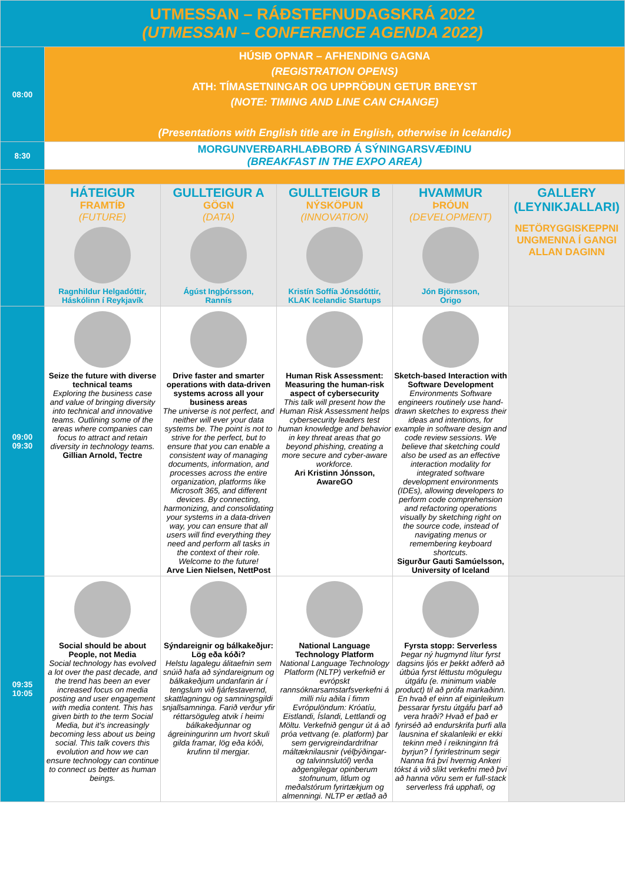| UTMESSAN – RÁÐSTEFNUDAGSKRÁ 2022 (UTMESSAN – CONFERENCE AGENDA 2022) | | | | | |
| 08:00 | HÚSIÐ OPNAR – AFHENDING GAGNA (REGISTRATION OPENS) ATH: TÍMASETNINGAR OG UPPRÖÐUN GETUR BREYST (NOTE: TIMING AND LINE CAN CHANGE) (Presentations with English title are in English, otherwise in Icelandic) | | | | |
| 8:30 | MORGUNVERÐARHLAÐBORÐ Á SÝNINGARSVÆÐINU (BREAKFAST IN THE EXPO AREA) | | | | |
| | HÁTEIGUR FRAMTÍÐ (FUTURE) Ragnhildur Helgadóttir, Háskólinn í Reykjavík | GULLTEIGUR A GÖGN (DATA) Ágúst Ingþórsson, Rannís | GULLTEIGUR B NÝSKÖPUN (INNOVATION) Kristín Soffía Jónsdóttir, KLAK Icelandic Startups | HVAMMUR ÞRÓUN (DEVELOPMENT) Jón Björnsson, Origo | GALLERY (LEYNIKJALLARI) NETÖRYGGISKEPPNI UNGMENNA Í GANGI ALLAN DAGINN |
| 09:00 09:30 | Seize the future with diverse technical teams Exploring the business case and value of bringing diversity into technical and innovative teams. Outlining some of the areas where companies can focus to attract and retain diversity in technology teams. Gillian Arnold, Tectre | Drive faster and smarter operations with data-driven systems across all your business areas The universe is not perfect, and neither will ever your data systems be. The point is not to strive for the perfect, but to ensure that you can enable a consistent way of managing documents, information, and processes across the entire organization, platforms like Microsoft 365, and different devices. By connecting, harmonizing, and consolidating your systems in a data-driven way, you can ensure that all users will find everything they need and perform all tasks in the context of their role. Welcome to the future! Arve Lien Nielsen, NettPost | Human Risk Assessment: Measuring the human-risk aspect of cybersecurity This talk will present how the Human Risk Assessment helps cybersecurity leaders test human knowledge and behavior in key threat areas that go beyond phishing, creating a more secure and cyber-aware workforce. Ari Kristinn Jónsson, AwareGO | Sketch-based Interaction with Software Development Environments Software engineers routinely use hand-drawn sketches to express their ideas and intentions, for example in software design and code review sessions. We believe that sketching could also be used as an effective interaction modality for integrated software development environments (IDEs), allowing developers to perform code comprehension and refactoring operations visually by sketching right on the source code, instead of navigating menus or remembering keyboard shortcuts. Sigurður Gauti Samúelsson, University of Iceland | |
| 09:35 10:05 | Social should be about People, not Media Social technology has evolved a lot over the past decade, and the trend has been an ever increased focus on media posting and user engagement with media content. This has given birth to the term Social Media, but it's increasingly becoming less about us being social. This talk covers this evolution and how we can ensure technology can continue to connect us better as human beings. | Sýndareignir og bálkakeðjur: Lög eða kóði? Helstu lagalegu álitaefnin sem snúið hafa að sýndareignum og bálkakeðjum undanfarin ár í tengslum við fjárfestavernd, skattlagningu og samningsgildi snjallsamninga. Farið verður yfir réttarsöguleg atvik í heimi bálkakeðjunnar og ágreiningurinn um hvort skuli gilda framar, lög eða kóði, krufinn til mergjar. | National Language Technology Platform National Language Technology Platform (NLTP) verkefnið er evrópskt rannsóknarsamstarfsverkefni á milli níu aðila í fimm Evrópulöndum: Króatíu, Eistlandi, Íslandi, Lettlandi og Möltu. Verkefnið gengur út á að próa vettvang (e. platform) þar sem gervigreindardrifnar máltæknilausnir (vélþýðingar- og talvinnslutól) verða aðgengilegar opinberum stofnunum, litlum og meðalstórum fyrirtækjum og almenningi. NLTP er ætlað að | Fyrsta stopp: Serverless Þegar ný hugmynd lítur fyrst dagsins ljós er þekkt aðferð að útbúa fyrst léttustu mögulegu útgáfu (e. minimum viable product) til að prófa markaðinn. En hvað ef einn af eiginleikum þessarar fyrstu útgáfu þarf að vera hraði? Hvað ef það er fyrirséð að endurskrifa þurfi alla lausnina ef skalanleiki er ekki tekinn með í reikninginn frá byrjun? Í fyrirlestrinum segir Nanna frá því hvernig Ankeri tókst á við slíkt verkefni með því að hanna vöru sem er full-stack serverless frá upphafi, og | |